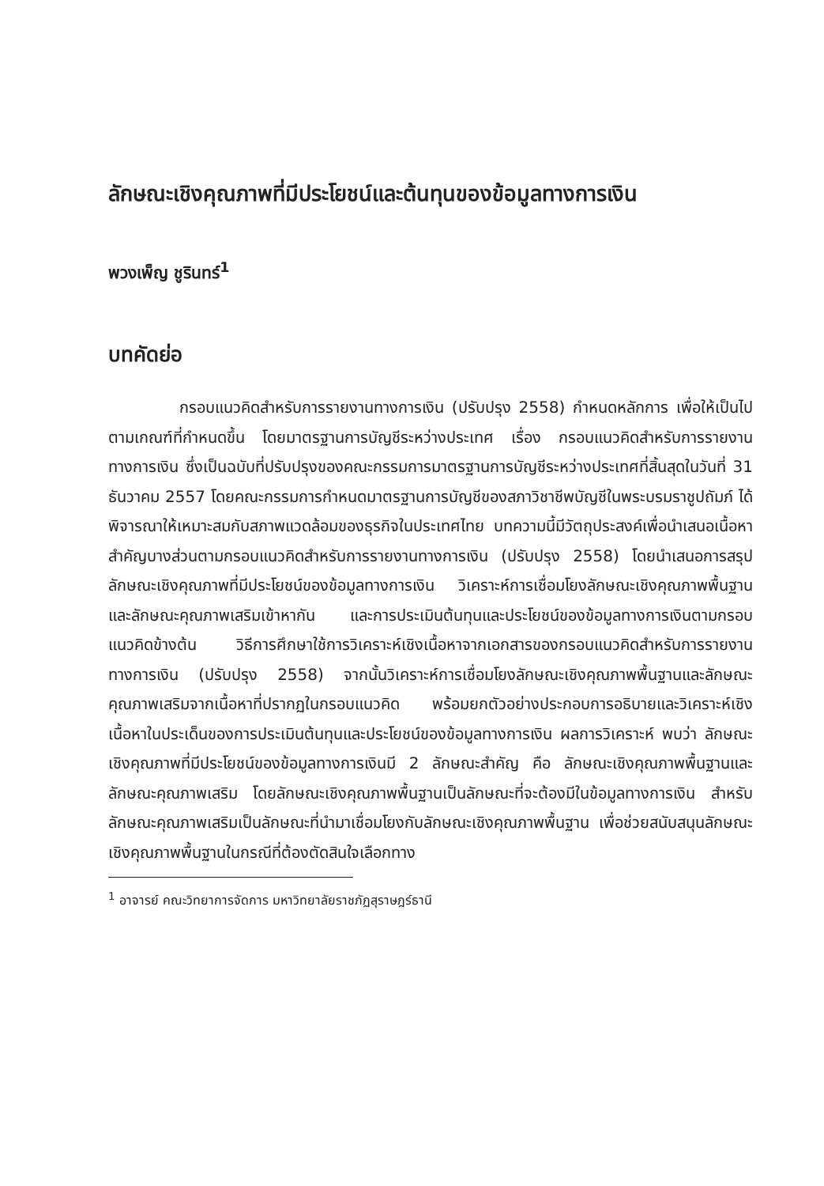ลักษณะเชิงคุณภาพที่มีประโยชน์และต้นทุนของข้อมูลทางการเงิน
พวงเพ็ญ ชูรินทร์<sup>1</sup>
บทคัดย่อ
กรอบแนวคิดสำหรับการรายงานทางการเงิน (ปรับปรุง 2558) กำหนดหลักการ เพื่อให้เป็นไปตามเกณฑ์ที่กำหนดขึ้น โดยมาตรฐานการบัญชีระหว่างประเทศ เรื่อง กรอบแนวคิดสำหรับการรายงานทางการเงิน ซึ่งเป็นฉบับที่ปรับปรุงของคณะกรรมการมาตรฐานการบัญชีระหว่างประเทศที่สิ้นสุดในวันที่ 31 ธันวาคม 2557 โดยคณะกรรมการกำหนดมาตรฐานการบัญชีของสภาวิชาชีพบัญชีในพระบรมราชูปถัมภ์ ได้พิจารณาให้เหมาะสมกับสภาพแวดล้อมของธุรกิจในประเทศไทย บทความนี้มีวัตถุประสงค์เพื่อนำเสนอเนื้อหาสำคัญบางส่วนตามกรอบแนวคิดสำหรับการรายงานทางการเงิน (ปรับปรุง 2558) โดยนำเสนอการสรุปลักษณะเชิงคุณภาพที่มีประโยชน์ของข้อมูลทางการเงิน วิเคราะห์การเชื่อมโยงลักษณะเชิงคุณภาพพื้นฐานและลักษณะคุณภาพเสริมเข้าหากัน และการประเมินต้นทุนและประโยชน์ของข้อมูลทางการเงินตามกรอบแนวคิดข้างต้น วิธีการศึกษาใช้การวิเคราะห์เชิงเนื้อหาจากเอกสารของกรอบแนวคิดสำหรับการรายงานทางการเงิน (ปรับปรุง 2558) จากนั้นวิเคราะห์การเชื่อมโยงลักษณะเชิงคุณภาพพื้นฐานและลักษณะคุณภาพเสริมจากเนื้อหาที่ปรากฏในกรอบแนวคิด พร้อมยกตัวอย่างประกอบการอธิบายและวิเคราะห์เชิงเนื้อหาในประเด็นของการประเมินต้นทุนและประโยชน์ของข้อมูลทางการเงิน ผลการวิเคราะห์ พบว่า ลักษณะเชิงคุณภาพที่มีประโยชน์ของข้อมูลทางการเงินมี 2 ลักษณะสำคัญ คือ ลักษณะเชิงคุณภาพพื้นฐานและลักษณะคุณภาพเสริม โดยลักษณะเชิงคุณภาพพื้นฐานเป็นลักษณะที่จะต้องมีในข้อมูลทางการเงิน สำหรับลักษณะคุณภาพเสริมเป็นลักษณะที่นำมาเชื่อมโยงกับลักษณะเชิงคุณภาพพื้นฐาน เพื่อช่วยสนับสนุนลักษณะเชิงคุณภาพพื้นฐานในกรณีที่ต้องตัดสินใจเลือกทาง
<sup>1</sup> อาจารย์ คณะวิทยาการจัดการ มหาวิทยาลัยราชภัฏสุราษฎร์ธานี